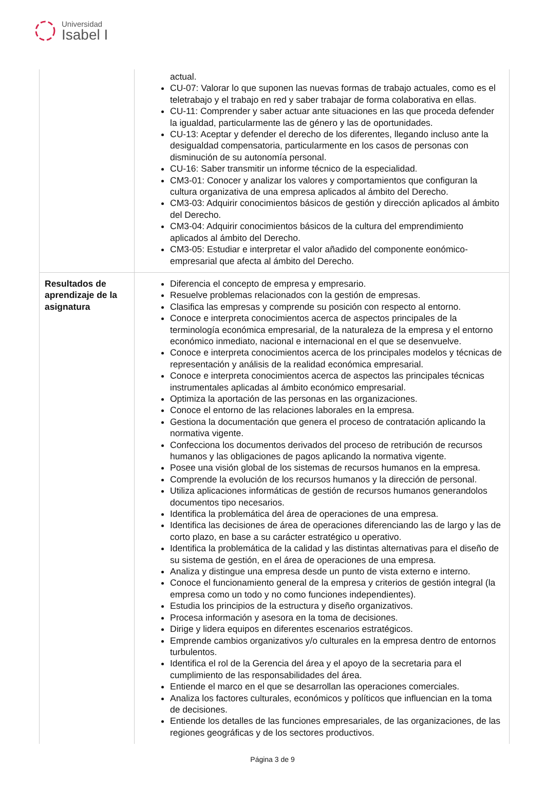Universidad
Isabel I
| | actual. CU-07: Valorar lo que suponen las nuevas formas de trabajo actuales, como es el teletrabajo y el trabajo en red y saber trabajar de forma colaborativa en ellas. CU-11: Comprender y saber actuar ante situaciones en las que proceda defender la igualdad, particularmente las de género y las de oportunidades. CU-13: Aceptar y defender el derecho de los diferentes, llegando incluso ante la desigualdad compensatoria, particularmente en los casos de personas con disminución de su autonomía personal. CU-16: Saber transmitir un informe técnico de la especialidad. CM3-01: Conocer y analizar los valores y comportamientos que configuran la cultura organizativa de una empresa aplicados al ámbito del Derecho. CM3-03: Adquirir conocimientos básicos de gestión y dirección aplicados al ámbito del Derecho. CM3-04: Adquirir conocimientos básicos de la cultura del emprendimiento aplicados al ámbito del Derecho. CM3-05: Estudiar e interpretar el valor añadido del componente eonómico-empresarial que afecta al ámbito del Derecho. |
| Resultados de aprendizaje de la asignatura | Diferencia el concepto de empresa y empresario. Resuelve problemas relacionados con la gestión de empresas. Clasifica las empresas y comprende su posición con respecto al entorno. Conoce e interpreta conocimientos acerca de aspectos principales de la terminología económica empresarial, de la naturaleza de la empresa y el entorno económico inmediato, nacional e internacional en el que se desenvuelve. Conoce e interpreta conocimientos acerca de los principales modelos y técnicas de representación y análisis de la realidad económica empresarial. Conoce e interpreta conocimientos acerca de aspectos las principales técnicas instrumentales aplicadas al ámbito económico empresarial. Optimiza la aportación de las personas en las organizaciones. Conoce el entorno de las relaciones laborales en la empresa. Gestiona la documentación que genera el proceso de contratación aplicando la normativa vigente. Confecciona los documentos derivados del proceso de retribución de recursos humanos y las obligaciones de pagos aplicando la normativa vigente. Posee una visión global de los sistemas de recursos humanos en la empresa. Comprende la evolución de los recursos humanos y la dirección de personal. Utiliza aplicaciones informáticas de gestión de recursos humanos generandolos documentos tipo necesarios. Identifica la problemática del área de operaciones de una empresa. Identifica las decisiones de área de operaciones diferenciando las de largo y las de corto plazo, en base a su carácter estratégico u operativo. Identifica la problemática de la calidad y las distintas alternativas para el diseño de su sistema de gestión, en el área de operaciones de una empresa. Analiza y distingue una empresa desde un punto de vista externo e interno. Conoce el funcionamiento general de la empresa y criterios de gestión integral (la empresa como un todo y no como funciones independientes). Estudia los principios de la estructura y diseño organizativos. Procesa información y asesora en la toma de decisiones. Dirige y lidera equipos en diferentes escenarios estratégicos. Emprende cambios organizativos y/o culturales en la empresa dentro de entornos turbulentos. Identifica el rol de la Gerencia del área y el apoyo de la secretaria para el cumplimiento de las responsabilidades del área. Entiende el marco en el que se desarrollan las operaciones comerciales. Analiza los factores culturales, económicos y políticos que influencian en la toma de decisiones. Entiende los detalles de las funciones empresariales, de las organizaciones, de las regiones geográficas y de los sectores productivos. |
Página 3 de 9